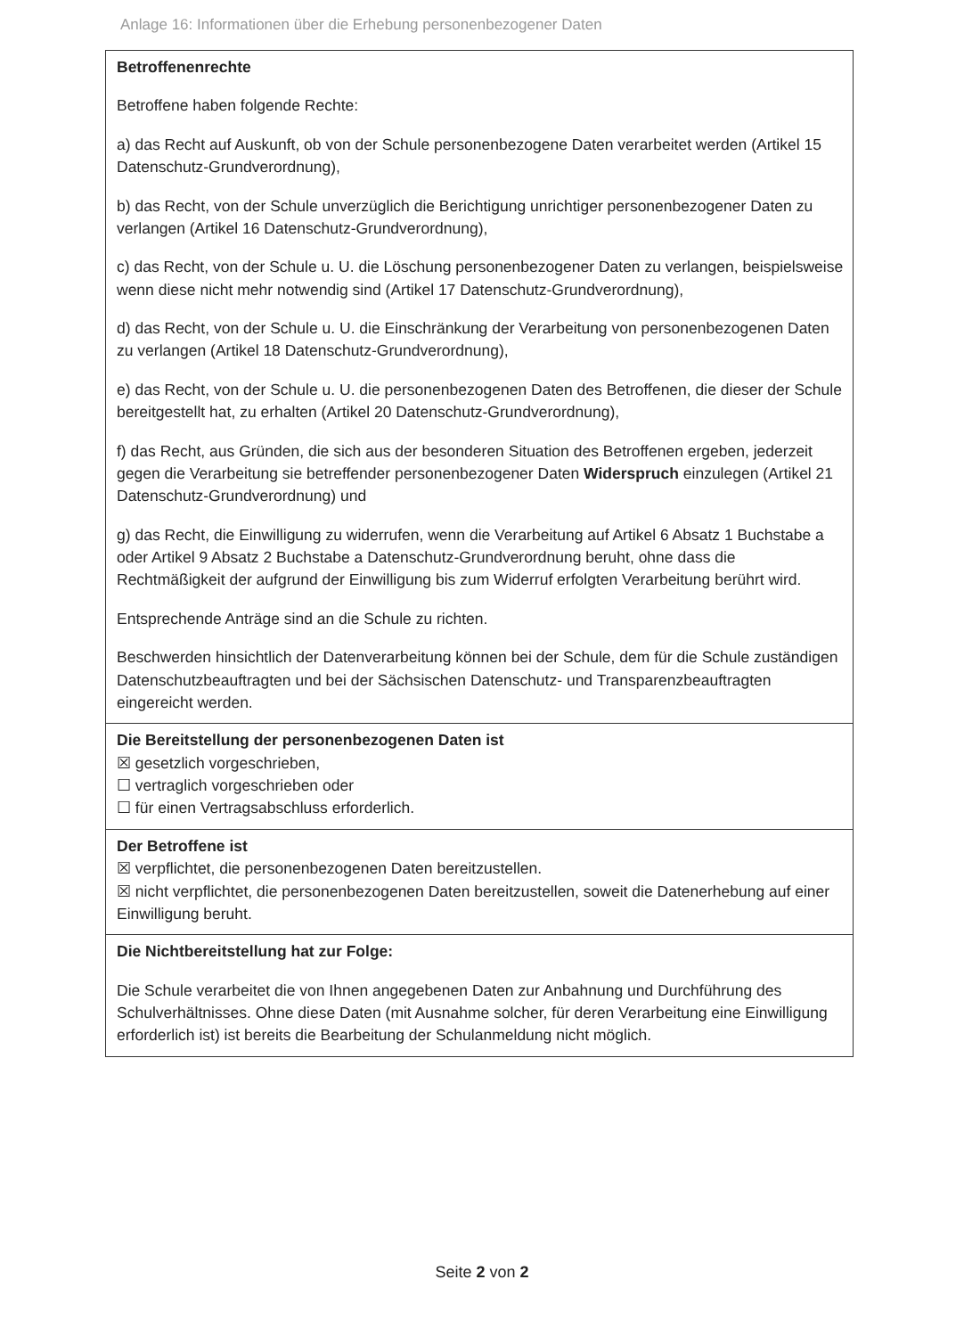Anlage 16: Informationen über die Erhebung personenbezogener Daten
| Betroffenenrechte Betroffene haben folgende Rechte: a) das Recht auf Auskunft, ob von der Schule personenbezogene Daten verarbeitet werden (Artikel 15 Datenschutz-Grundverordnung), b) das Recht, von der Schule unverzüglich die Berichtigung unrichtiger personenbezogener Daten zu verlangen (Artikel 16 Datenschutz-Grundverordnung), c) das Recht, von der Schule u. U. die Löschung personenbezogener Daten zu verlangen, beispielsweise wenn diese nicht mehr notwendig sind (Artikel 17 Datenschutz-Grundverordnung), d) das Recht, von der Schule u. U. die Einschränkung der Verarbeitung von personenbezogenen Daten zu verlangen (Artikel 18 Datenschutz-Grundverordnung), e) das Recht, von der Schule u. U. die personenbezogenen Daten des Betroffenen, die dieser der Schule bereitgestellt hat, zu erhalten (Artikel 20 Datenschutz-Grundverordnung), f) das Recht, aus Gründen, die sich aus der besonderen Situation des Betroffenen ergeben, jederzeit gegen die Verarbeitung sie betreffender personenbezogener Daten Widerspruch einzulegen (Artikel 21 Datenschutz-Grundverordnung) und g) das Recht, die Einwilligung zu widerrufen, wenn die Verarbeitung auf Artikel 6 Absatz 1 Buchstabe a oder Artikel 9 Absatz 2 Buchstabe a Datenschutz-Grundverordnung beruht, ohne dass die Rechtmäßigkeit der aufgrund der Einwilligung bis zum Widerruf erfolgten Verarbeitung berührt wird. Entsprechende Anträge sind an die Schule zu richten. Beschwerden hinsichtlich der Datenverarbeitung können bei der Schule, dem für die Schule zuständigen Datenschutzbeauftragten und bei der Sächsischen Datenschutz- und Transparenzbeauftragten eingereicht werden. |
| Die Bereitstellung der personenbezogenen Daten ist ☒ gesetzlich vorgeschrieben, ☐ vertraglich vorgeschrieben oder ☐ für einen Vertragsabschluss erforderlich. |
| Der Betroffene ist ☒ verpflichtet, die personenbezogenen Daten bereitzustellen. ☒ nicht verpflichtet, die personenbezogenen Daten bereitzustellen, soweit die Datenerhebung auf einer Einwilligung beruht. |
| Die Nichtbereitstellung hat zur Folge: Die Schule verarbeitet die von Ihnen angegebenen Daten zur Anbahnung und Durchführung des Schulverhältnisses. Ohne diese Daten (mit Ausnahme solcher, für deren Verarbeitung eine Einwilligung erforderlich ist) ist bereits die Bearbeitung der Schulanmeldung nicht möglich. |
Seite 2 von 2